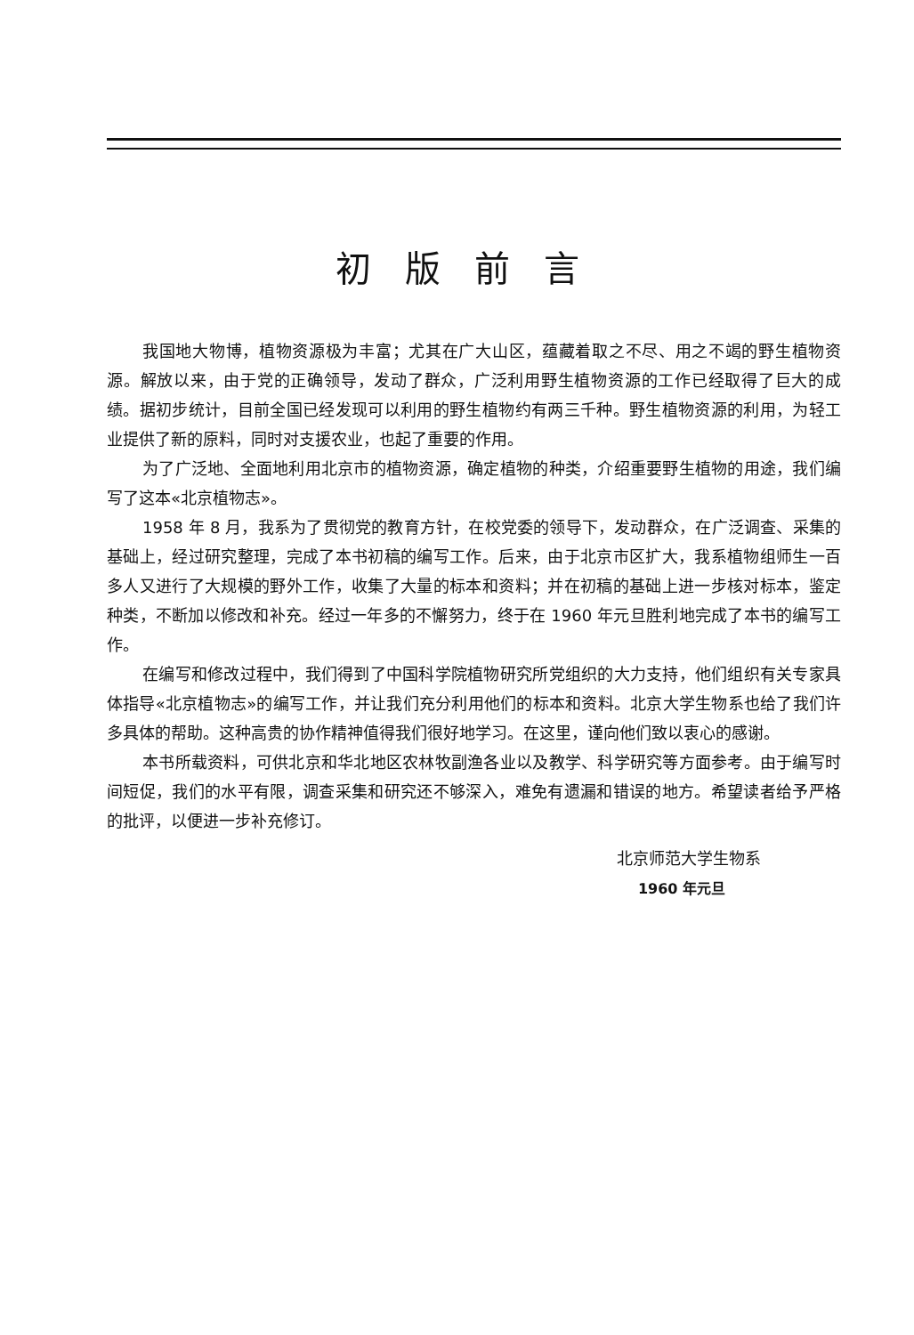初版前言
我国地大物博，植物资源极为丰富；尤其在广大山区，蕴藏着取之不尽、用之不竭的野生植物资源。解放以来，由于党的正确领导，发动了群众，广泛利用野生植物资源的工作已经取得了巨大的成绩。据初步统计，目前全国已经发现可以利用的野生植物约有两三千种。野生植物资源的利用，为轻工业提供了新的原料，同时对支援农业，也起了重要的作用。
为了广泛地、全面地利用北京市的植物资源，确定植物的种类，介绍重要野生植物的用途，我们编写了这本«北京植物志»。
1958 年 8 月，我系为了贯彻党的教育方针，在校党委的领导下，发动群众，在广泛调查、采集的基础上，经过研究整理，完成了本书初稿的编写工作。后来，由于北京市区扩大，我系植物组师生一百多人又进行了大规模的野外工作，收集了大量的标本和资料；并在初稿的基础上进一步核对标本，鉴定种类，不断加以修改和补充。经过一年多的不懈努力，终于在 1960 年元旦胜利地完成了本书的编写工作。
在编写和修改过程中，我们得到了中国科学院植物研究所党组织的大力支持，他们组织有关专家具体指导«北京植物志»的编写工作，并让我们充分利用他们的标本和资料。北京大学生物系也给了我们许多具体的帮助。这种高贵的协作精神值得我们很好地学习。在这里，谨向他们致以衷心的感谢。
本书所载资料，可供北京和华北地区农林牧副渔各业以及教学、科学研究等方面参考。由于编写时间短促，我们的水平有限，调查采集和研究还不够深入，难免有遗漏和错误的地方。希望读者给予严格的批评，以便进一步补充修订。
北京师范大学生物系
1960 年元旦